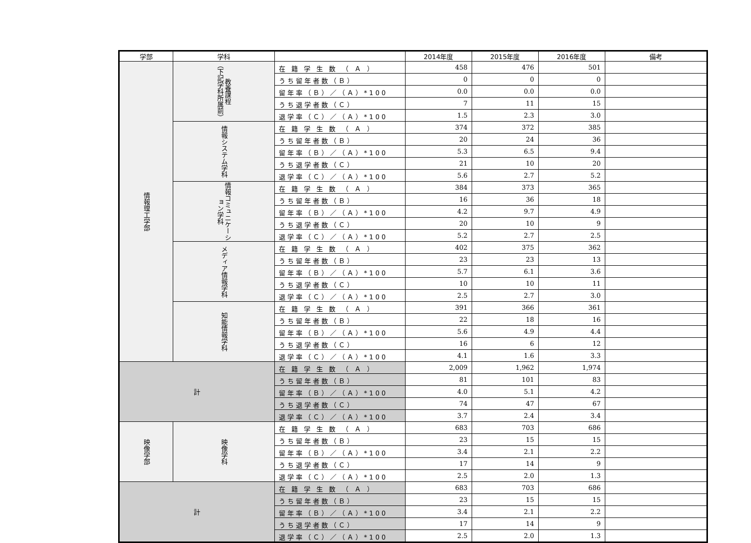| 学部 | 学科 | | 2014年度 | 2015年度 | 2016年度 | 備考 |
| --- | --- | --- | --- | --- | --- | --- |
| 情報理工学部 | 教養課程 （下記学科所属前） | 在 籍 学 生 数 （ Ａ ） | 458 | 476 | 501 | |
| | | うち留年者数（Ｂ） | 0 | 0 | 0 | |
| | | 留年率（Ｂ）／（Ａ）*100 | 0.0 | 0.0 | 0.0 | |
| | | うち退学者数（Ｃ） | 7 | 11 | 15 | |
| | | 退学率（Ｃ）／（Ａ）*100 | 1.5 | 2.3 | 3.0 | |
| | 情報システム学科 | 在 籍 学 生 数 （ Ａ ） | 374 | 372 | 385 | |
| | | うち留年者数（Ｂ） | 20 | 24 | 36 | |
| | | 留年率（Ｂ）／（Ａ）*100 | 5.3 | 6.5 | 9.4 | |
| | | うち退学者数（Ｃ） | 21 | 10 | 20 | |
| | | 退学率（Ｃ）／（Ａ）*100 | 5.6 | 2.7 | 5.2 | |
| | 情報コミュニケーション学科 | 在 籍 学 生 数 （ Ａ ） | 384 | 373 | 365 | |
| | | うち留年者数（Ｂ） | 16 | 36 | 18 | |
| | | 留年率（Ｂ）／（Ａ）*100 | 4.2 | 9.7 | 4.9 | |
| | | うち退学者数（Ｃ） | 20 | 10 | 9 | |
| | | 退学率（Ｃ）／（Ａ）*100 | 5.2 | 2.7 | 2.5 | |
| | メディア情報学科 | 在 籍 学 生 数 （ Ａ ） | 402 | 375 | 362 | |
| | | うち留年者数（Ｂ） | 23 | 23 | 13 | |
| | | 留年率（Ｂ）／（Ａ）*100 | 5.7 | 6.1 | 3.6 | |
| | | うち退学者数（Ｃ） | 10 | 10 | 11 | |
| | | 退学率（Ｃ）／（Ａ）*100 | 2.5 | 2.7 | 3.0 | |
| | 知能情報学科 | 在 籍 学 生 数 （ Ａ ） | 391 | 366 | 361 | |
| | | うち留年者数（Ｂ） | 22 | 18 | 16 | |
| | | 留年率（Ｂ）／（Ａ）*100 | 5.6 | 4.9 | 4.4 | |
| | | うち退学者数（Ｃ） | 16 | 6 | 12 | |
| | | 退学率（Ｃ）／（Ａ）*100 | 4.1 | 1.6 | 3.3 | |
| 計 | | 在 籍 学 生 数 （ Ａ ） | 2,009 | 1,962 | 1,974 | |
| | | うち留年者数（Ｂ） | 81 | 101 | 83 | |
| | | 留年率（Ｂ）／（Ａ）*100 | 4.0 | 5.1 | 4.2 | |
| | | うち退学者数（Ｃ） | 74 | 47 | 67 | |
| | | 退学率（Ｃ）／（Ａ）*100 | 3.7 | 2.4 | 3.4 | |
| 映像学部 | 映像学科 | 在 籍 学 生 数 （ Ａ ） | 683 | 703 | 686 | |
| | | うち留年者数（Ｂ） | 23 | 15 | 15 | |
| | | 留年率（Ｂ）／（Ａ）*100 | 3.4 | 2.1 | 2.2 | |
| | | うち退学者数（Ｃ） | 17 | 14 | 9 | |
| | | 退学率（Ｃ）／（Ａ）*100 | 2.5 | 2.0 | 1.3 | |
| 計 | | 在 籍 学 生 数 （ Ａ ） | 683 | 703 | 686 | |
| | | うち留年者数（Ｂ） | 23 | 15 | 15 | |
| | | 留年率（Ｂ）／（Ａ）*100 | 3.4 | 2.1 | 2.2 | |
| | | うち退学者数（Ｃ） | 17 | 14 | 9 | |
| | | 退学率（Ｃ）／（Ａ）*100 | 2.5 | 2.0 | 1.3 | |